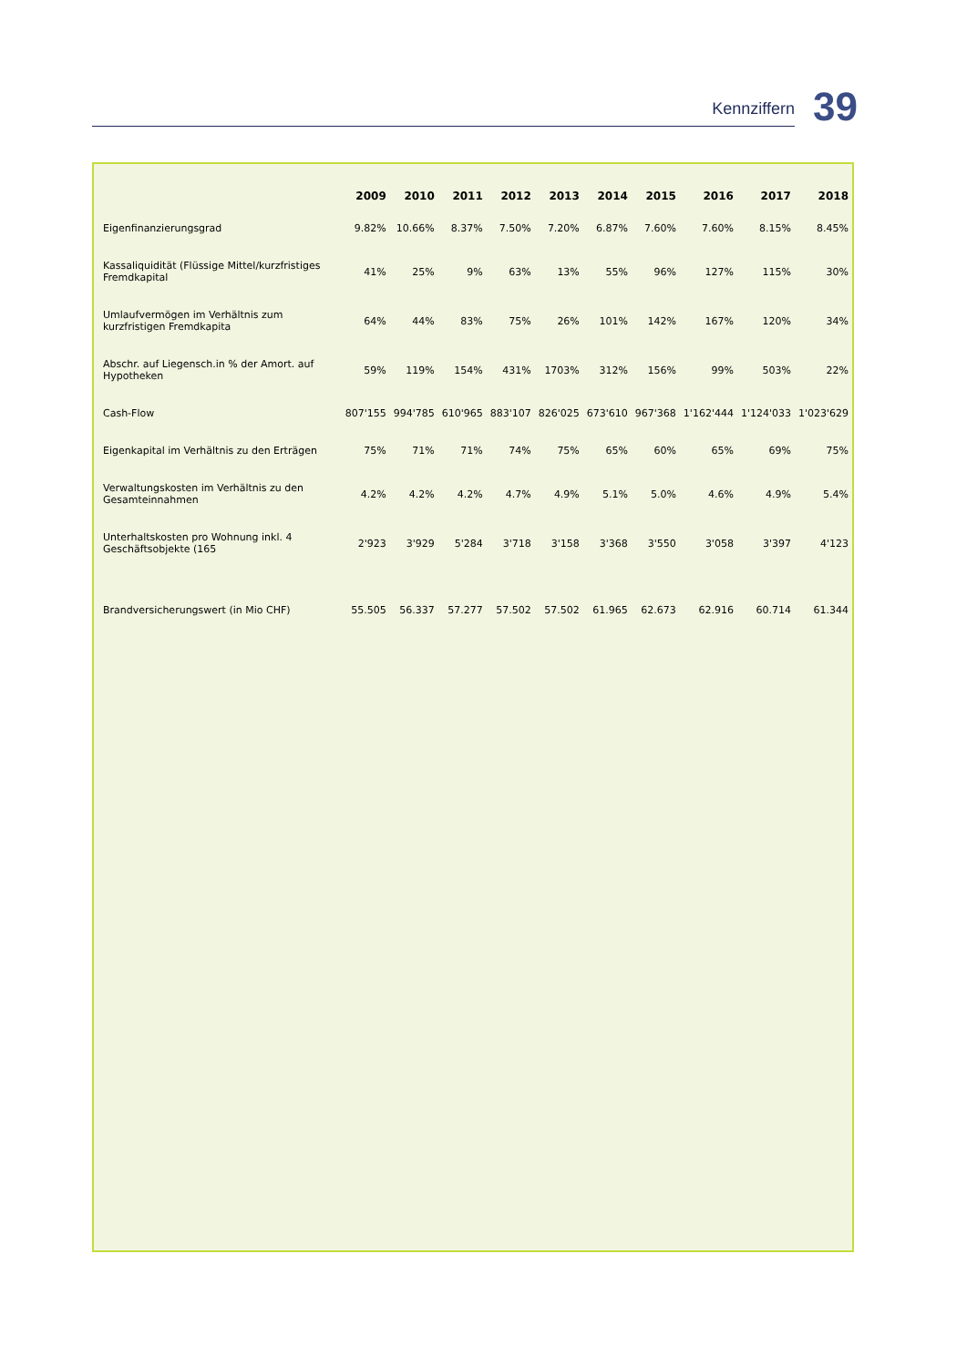Kennziffern
39
| | 2009 | 2010 | 2011 | 2012 | 2013 | 2014 | 2015 | 2016 | 2017 | 2018 |
| --- | --- | --- | --- | --- | --- | --- | --- | --- | --- | --- |
| Eigenfinanzierungsgrad | 9.82% | 10.66% | 8.37% | 7.50% | 7.20% | 6.87% | 7.60% | 7.60% | 8.15% | 8.45% |
| Kassaliquidität (Flüssige Mittel/kurzfristiges Fremdkapital | 41% | 25% | 9% | 63% | 13% | 55% | 96% | 127% | 115% | 30% |
| Umlaufvermögen im Verhältnis zum kurzfristigen Fremdkapita | 64% | 44% | 83% | 75% | 26% | 101% | 142% | 167% | 120% | 34% |
| Abschr. auf Liegensch.in % der Amort. auf Hypotheken | 59% | 119% | 154% | 431% | 1703% | 312% | 156% | 99% | 503% | 22% |
| Cash-Flow | 807'155 | 994'785 | 610'965 | 883'107 | 826'025 | 673'610 | 967'368 | 1'162'444 | 1'124'033 | 1'023'629 |
| Eigenkapital im Verhältnis zu den Erträgen | 75% | 71% | 71% | 74% | 75% | 65% | 60% | 65% | 69% | 75% |
| Verwaltungskosten im Verhältnis zu den Gesamteinnahmen | 4.2% | 4.2% | 4.2% | 4.7% | 4.9% | 5.1% | 5.0% | 4.6% | 4.9% | 5.4% |
| Unterhaltskosten pro Wohnung inkl. 4 Geschäftsobjekte (165 | 2'923 | 3'929 | 5'284 | 3'718 | 3'158 | 3'368 | 3'550 | 3'058 | 3'397 | 4'123 |
| Brandversicherungswert (in Mio CHF) | 55.505 | 56.337 | 57.277 | 57.502 | 57.502 | 61.965 | 62.673 | 62.916 | 60.714 | 61.344 |